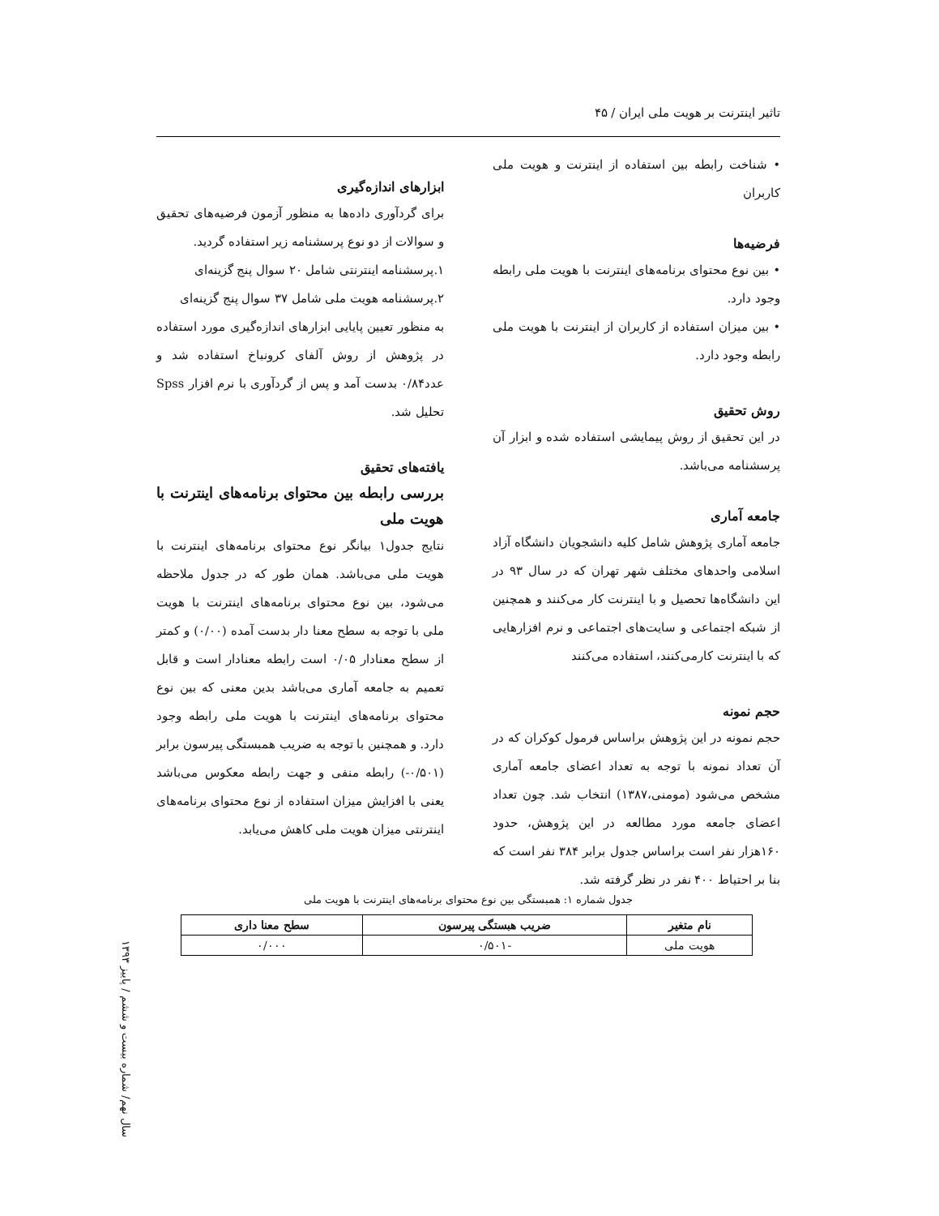تاثیر اینترنت بر هویت ملی ایران / ۴۵
• شناخت رابطه بین استفاده از اینترنت و هویت ملی کاربران
فرضیه‌ها
• بین نوع محتوای برنامه‌های اینترنت با هویت ملی رابطه وجود دارد.
• بین میزان استفاده از کاربران از اینترنت با هویت ملی رابطه وجود دارد.
روش تحقیق
در این تحقیق از روش پیمایشی استفاده شده و ابزار آن پرسشنامه می‌باشد.
جامعه آماری
جامعه آماری پژوهش شامل کلیه دانشجویان دانشگاه آزاد اسلامی واحدهای مختلف شهر تهران که در سال ۹۳ در این دانشگاه‌ها تحصیل و با اینترنت کار می‌کنند و همچنین از شبکه اجتماعی و سایت‌های اجتماعی و نرم افزارهایی که با اینترنت کارمی‌کنند، استفاده می‌کنند
حجم نمونه
حجم نمونه در این پژوهش براساس فرمول کوکران که در آن تعداد نمونه با توجه به تعداد اعضای جامعه آماری مشخص می‌شود (مومنی،۱۳۸۷) انتخاب شد. چون تعداد اعضای جامعه مورد مطالعه در این پژوهش، حدود ۱۶۰هزار نفر است براساس جدول برابر ۳۸۴ نفر است که بنا بر احتیاط ۴۰۰ نفر در نظر گرفته شد.
ابزارهای اندازه‌گیری
برای گردآوری داده‌ها به منظور آزمون فرضیه‌های تحقیق و سوالات از دو نوع پرسشنامه زیر استفاده گردید.
۱.پرسشنامه اینترنتی شامل ۲۰ سوال پنج گزینه‌ای
۲.پرسشنامه هویت ملی شامل ۳۷ سوال پنج گزینه‌ای
به منظور تعیین پایایی ابزارهای اندازه‌گیری مورد استفاده در پژوهش از روش آلفای کرونباخ استفاده شد و عدد۰/۸۴ بدست آمد و پس از گردآوری با نرم افزار Spss تحلیل شد.
یافته‌های تحقیق
بررسی رابطه بین محتوای برنامه‌های اینترنت با هویت ملی
نتایج جدول۱ بیانگر نوع محتوای برنامه‌های اینترنت با هویت ملی می‌باشد. همان طور که در جدول ملاحظه می‌شود، بین نوع محتوای برنامه‌های اینترنت با هویت ملی با توجه به سطح معنا دار بدست آمده (۰/۰۰) و کمتر از سطح معنادار ۰/۰۵ است رابطه معنادار است و قابل تعمیم به جامعه آماری می‌باشد بدین معنی که بین نوع محتوای برنامه‌های اینترنت با هویت ملی رابطه وجود دارد. و همچنین با توجه به ضریب همبستگی پیرسون برابر (۰/۵۰۱-) رابطه منفی و جهت رابطه معکوس می‌باشد یعنی با افزایش میزان استفاده از نوع محتوای برنامه‌های اینترنتی میزان هویت ملی کاهش می‌یابد.
جدول شماره ۱: همبستگی بین نوع محتوای برنامه‌های اینترنت با هویت ملی
| نام متغیر | ضریب هبستگی پیرسون | سطح معنا داری |
| --- | --- | --- |
| هویت ملی | -۰/۵۰۱ | ۰/۰۰۰ |
سال نهم/ شماره بیست و ششم / پاییز ۱۳۹۳